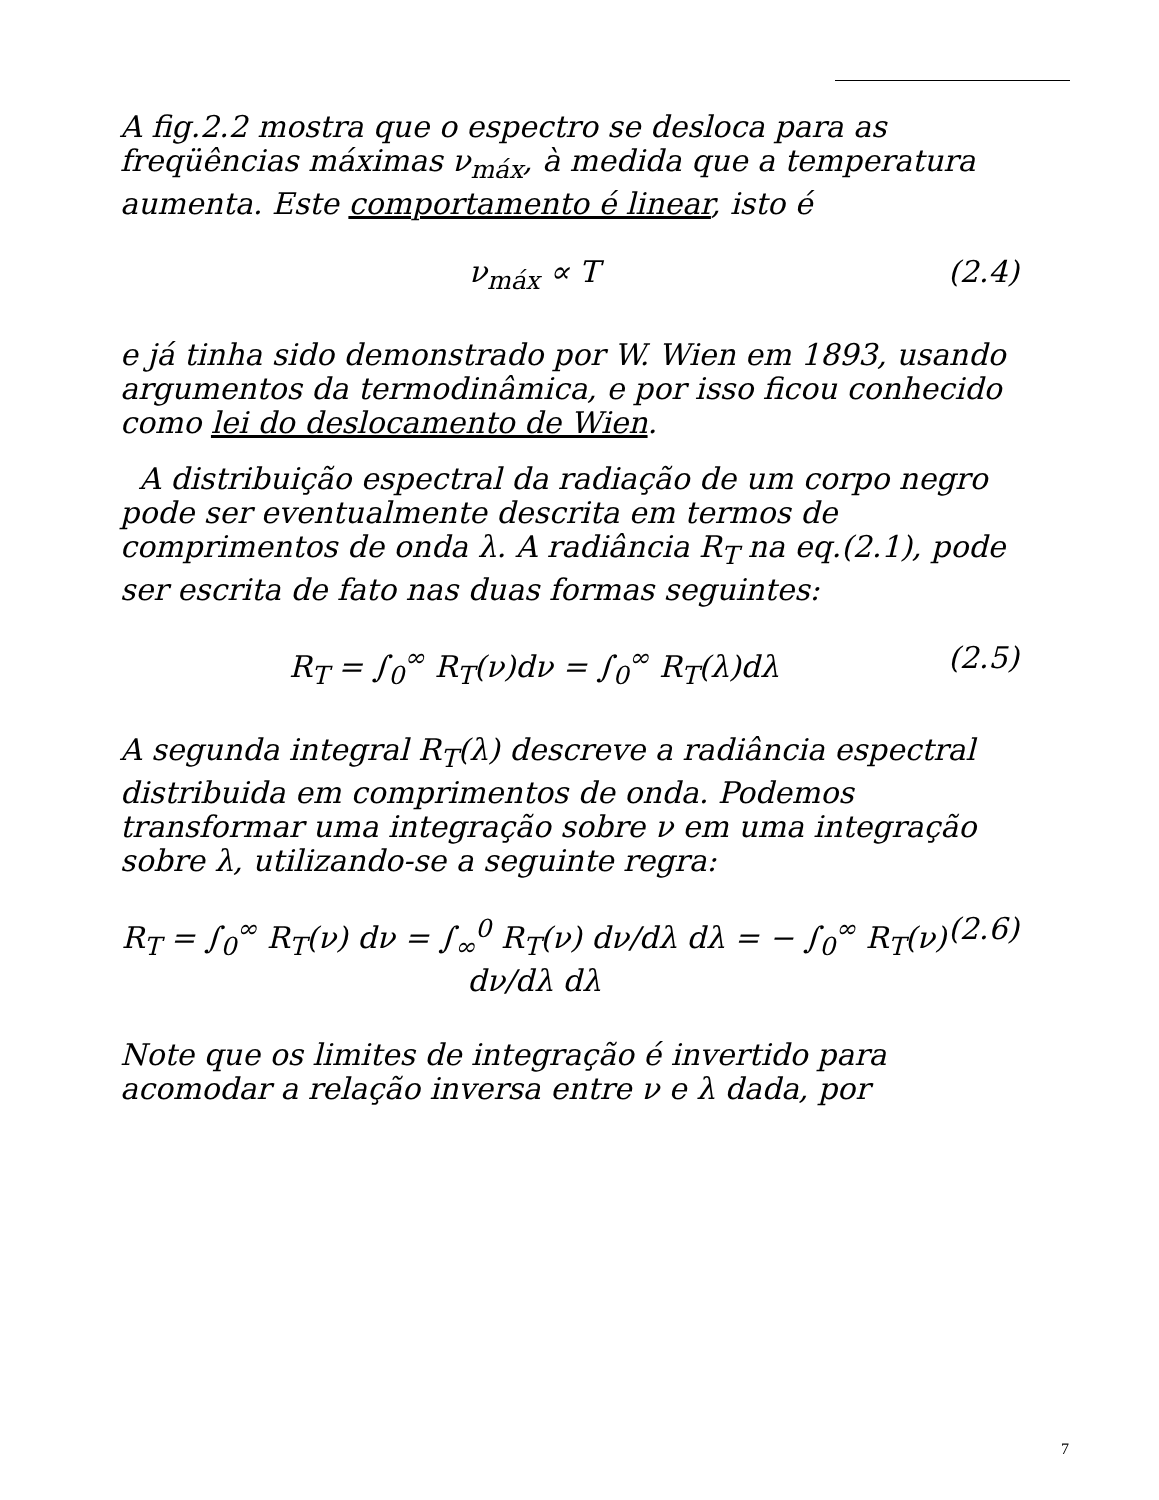A fig.2.2 mostra que o espectro se desloca para as freqüências máximas ν<sub>máx</sub>, à medida que a temperatura aumenta. Este comportamento é linear, isto é
ν<sub>máx</sub> ∝ T (2.4)
e já tinha sido demonstrado por W. Wien em 1893, usando argumentos da termodinâmica, e por isso ficou conhecido como lei do deslocamento de Wien.
A distribuição espectral da radiação de um corpo negro pode ser eventualmente descrita em termos de comprimentos de onda λ. A radiância R<sub>T</sub> na eq.(2.1), pode ser escrita de fato nas duas formas seguintes:
R<sub>T</sub> = ∫<sub>0</sub><sup>∞</sup> R<sub>T</sub>(ν)dν = ∫<sub>0</sub><sup>∞</sup> R<sub>T</sub>(λ)dλ (2.5)
A segunda integral R<sub>T</sub>(λ) descreve a radiância espectral distribuida em comprimentos de onda. Podemos transformar uma integração sobre ν em uma integração sobre λ, utilizando-se a seguinte regra:
R<sub>T</sub> = ∫<sub>0</sub><sup>∞</sup> R<sub>T</sub>(ν) dν = ∫<sub>∞</sub><sup>0</sup> R<sub>T</sub>(ν) dν/dλ dλ = − ∫<sub>0</sub><sup>∞</sup> R<sub>T</sub>(ν) dν/dλ dλ (2.6)
Note que os limites de integração é invertido para acomodar a relação inversa entre ν e λ dada, por
7